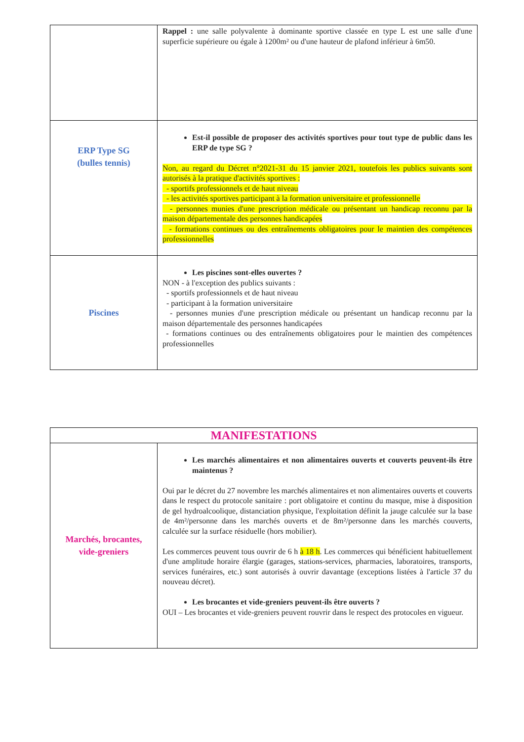| | Rappel : une salle polyvalente à dominante sportive classée en type L est une salle d'une superficie supérieure ou égale à 1200m² ou d'une hauteur de plafond inférieur à 6m50. |
| ERP Type SG (bulles tennis) | Est-il possible de proposer des activités sportives pour tout type de public dans les ERP de type SG ? Non, au regard du Décret n°2021-31 du 15 janvier 2021, toutefois les publics suivants sont autorisés à la pratique d'activités sportives : - sportifs professionnels et de haut niveau - les activités sportives participant à la formation universitaire et professionnelle - personnes munies d'une prescription médicale ou présentant un handicap reconnu par la maison départementale des personnes handicapées - formations continues ou des entraînements obligatoires pour le maintien des compétences professionnelles |
| Piscines | Les piscines sont-elles ouvertes ? NON - à l'exception des publics suivants : - sportifs professionnels et de haut niveau - participant à la formation universitaire - personnes munies d'une prescription médicale ou présentant un handicap reconnu par la maison départementale des personnes handicapées - formations continues ou des entraînements obligatoires pour le maintien des compétences professionnelles |
| MANIFESTATIONS | |
| --- | --- |
| Marchés, brocantes, vide-greniers | Les marchés alimentaires et non alimentaires ouverts et couverts peuvent-ils être maintenus ? Oui par le décret du 27 novembre les marchés alimentaires et non alimentaires ouverts et couverts dans le respect du protocole sanitaire : port obligatoire et continu du masque, mise à disposition de gel hydroalcoolique, distanciation physique, l'exploitation définit la jauge calculée sur la base de 4m²/personne dans les marchés ouverts et de 8m²/personne dans les marchés couverts, calculée sur la surface résiduelle (hors mobilier). Les commerces peuvent tous ouvrir de 6 h à 18 h . Les commerces qui bénéficient habituellement d'une amplitude horaire élargie (garages, stations-services, pharmacies, laboratoires, transports, services funéraires, etc.) sont autorisés à ouvrir davantage (exceptions listées à l'article 37 du nouveau décret). Les brocantes et vide-greniers peuvent-ils être ouverts ? OUI – Les brocantes et vide-greniers peuvent rouvrir dans le respect des protocoles en vigueur. |